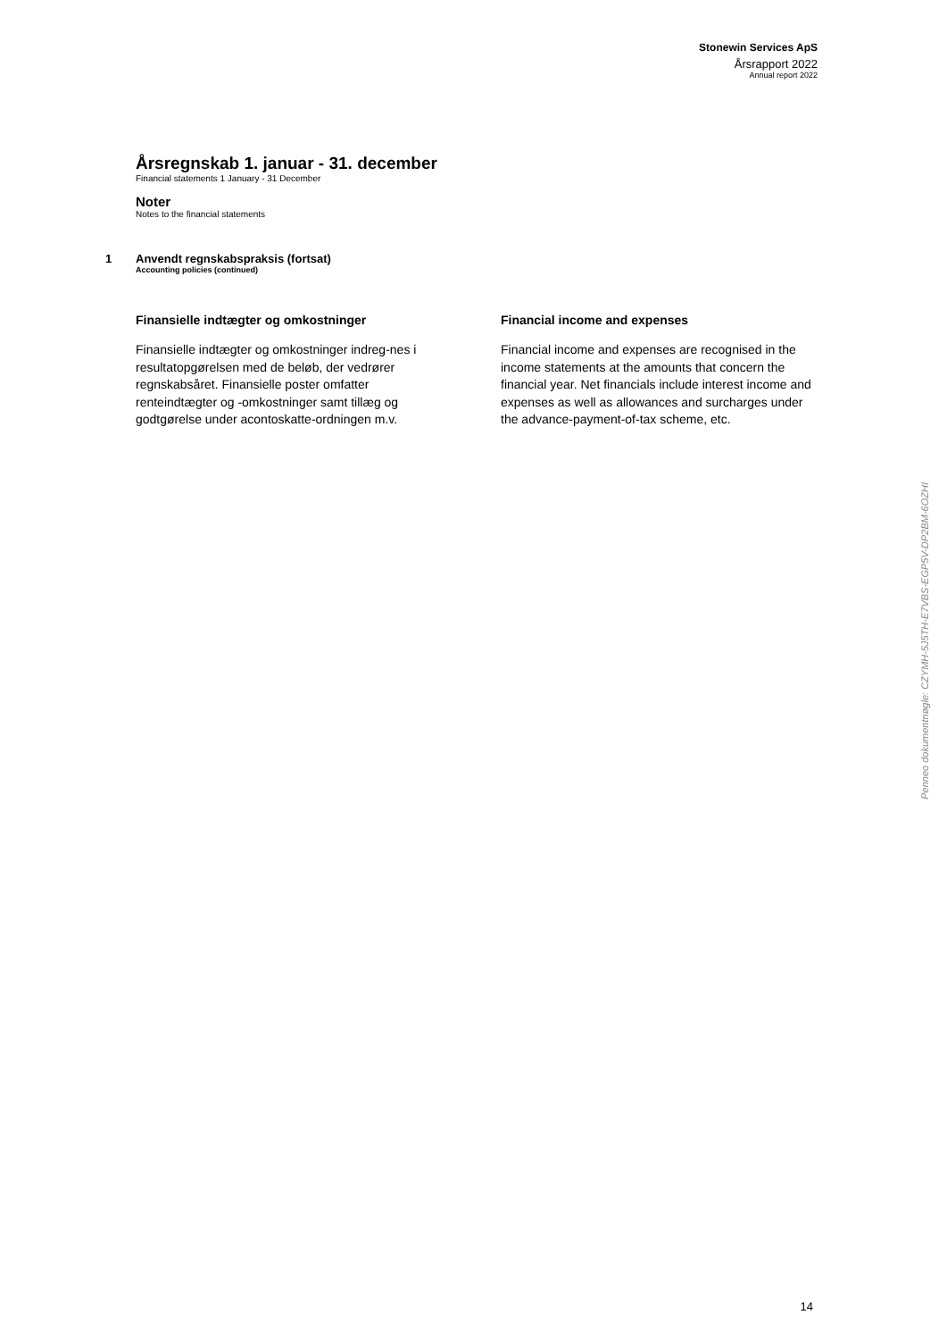Stonewin Services ApS
Årsrapport 2022
Annual report 2022
Årsregnskab 1. januar - 31. december
Financial statements 1 January - 31 December
Noter
Notes to the financial statements
1 Anvendt regnskabspraksis (fortsat)
Accounting policies (continued)
Finansielle indtægter og omkostninger
Finansielle indtægter og omkostninger indreg-nes i resultatopgørelsen med de beløb, der vedrører regnskabsåret. Finansielle poster omfatter renteindtægter og -omkostninger samt tillæg og godtgørelse under acontoskatte-ordningen m.v.
Financial income and expenses
Financial income and expenses are recognised in the income statements at the amounts that concern the financial year. Net financials include interest income and expenses as well as allowances and surcharges under the advance-payment-of-tax scheme, etc.
Penneo dokumentnøgle: CZYMH-5J5TH-E7VBS-EGP5V-DP2BM-6OZHI
14